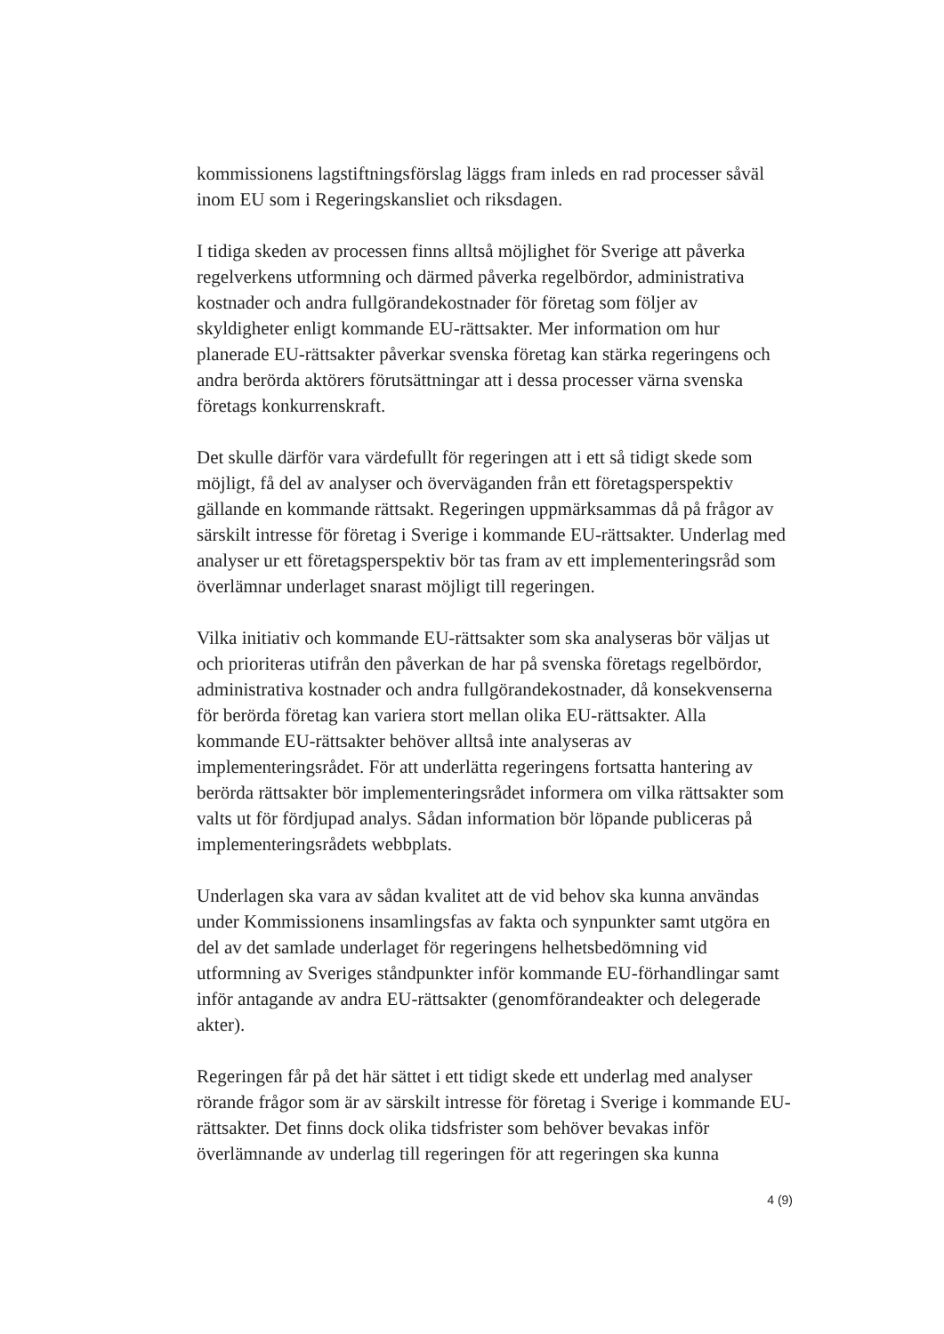kommissionens lagstiftningsförslag läggs fram inleds en rad processer såväl inom EU som i Regeringskansliet och riksdagen.
I tidiga skeden av processen finns alltså möjlighet för Sverige att påverka regelverkens utformning och därmed påverka regelbördor, administrativa kostnader och andra fullgörandekostnader för företag som följer av skyldigheter enligt kommande EU-rättsakter. Mer information om hur planerade EU-rättsakter påverkar svenska företag kan stärka regeringens och andra berörda aktörers förutsättningar att i dessa processer värna svenska företags konkurrenskraft.
Det skulle därför vara värdefullt för regeringen att i ett så tidigt skede som möjligt, få del av analyser och överväganden från ett företagsperspektiv gällande en kommande rättsakt. Regeringen uppmärksammas då på frågor av särskilt intresse för företag i Sverige i kommande EU-rättsakter. Underlag med analyser ur ett företagsperspektiv bör tas fram av ett implementeringsråd som överlämnar underlaget snarast möjligt till regeringen.
Vilka initiativ och kommande EU-rättsakter som ska analyseras bör väljas ut och prioriteras utifrån den påverkan de har på svenska företags regelbördor, administrativa kostnader och andra fullgörandekostnader, då konsekvenserna för berörda företag kan variera stort mellan olika EU-rättsakter. Alla kommande EU-rättsakter behöver alltså inte analyseras av implementeringsrådet. För att underlätta regeringens fortsatta hantering av berörda rättsakter bör implementeringsrådet informera om vilka rättsakter som valts ut för fördjupad analys. Sådan information bör löpande publiceras på implementeringsrådets webbplats.
Underlagen ska vara av sådan kvalitet att de vid behov ska kunna användas under Kommissionens insamlingsfas av fakta och synpunkter samt utgöra en del av det samlade underlaget för regeringens helhetsbedömning vid utformning av Sveriges ståndpunkter inför kommande EU-förhandlingar samt inför antagande av andra EU-rättsakter (genomförandeakter och delegerade akter).
Regeringen får på det här sättet i ett tidigt skede ett underlag med analyser rörande frågor som är av särskilt intresse för företag i Sverige i kommande EU-rättsakter. Det finns dock olika tidsfrister som behöver bevakas inför överlämnande av underlag till regeringen för att regeringen ska kunna
4 (9)